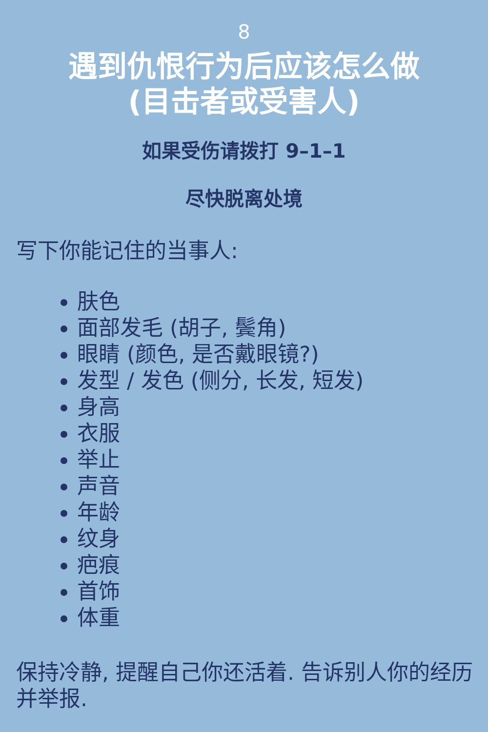8
遇到仇恨行为后应该怎么做
(目击者或受害人)
如果受伤请拨打 9–1–1
尽快脱离处境
写下你能记住的当事人:
肤色
面部发毛 (胡子, 鬓角)
眼睛 (颜色, 是否戴眼镜?)
发型 / 发色 (侧分, 长发, 短发)
身高
衣服
举止
声音
年龄
纹身
疤痕
首饰
体重
保持冷静, 提醒自己你还活着. 告诉别人你的经历并举报.